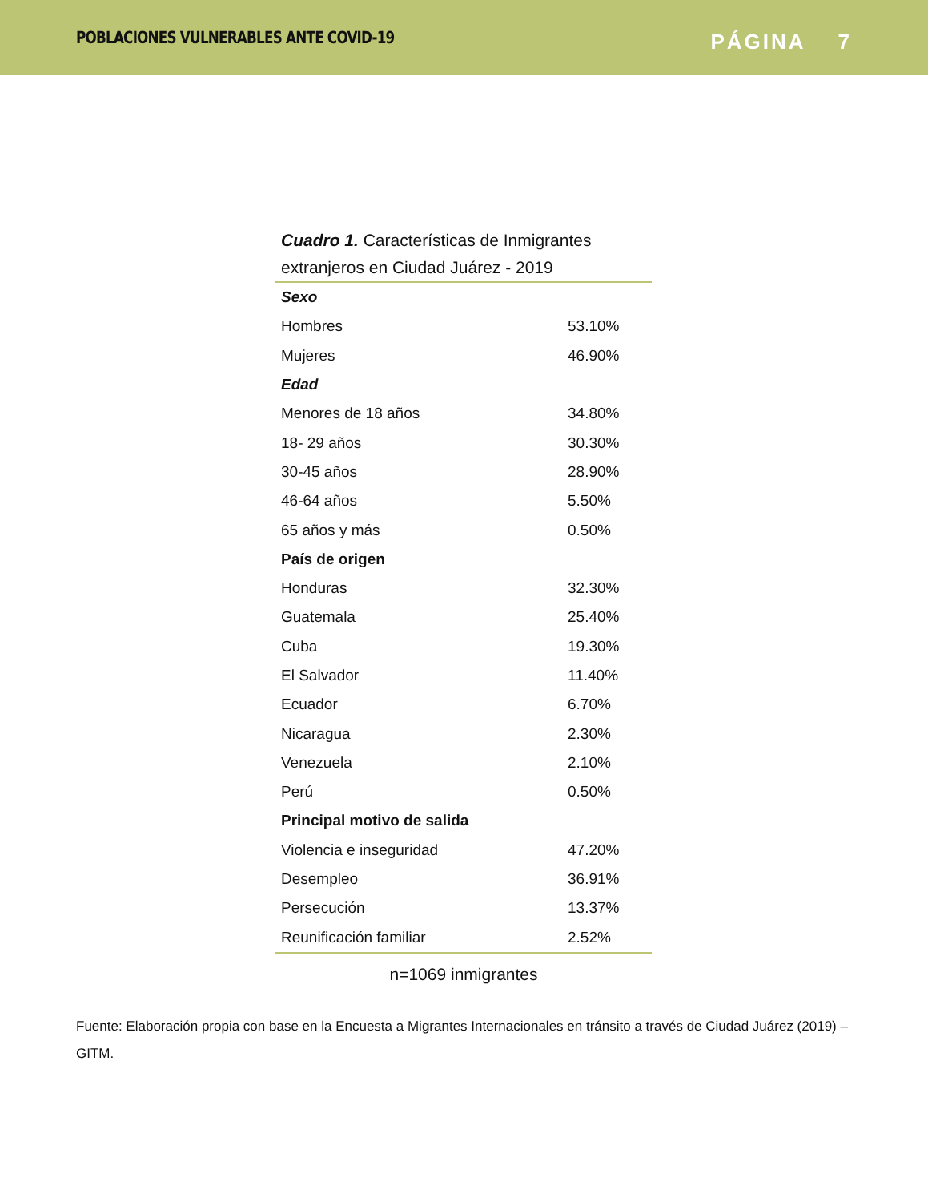POBLACIONES VULNERABLES ANTE COVID-19
PÁGINA 7
Cuadro 1. Características de Inmigrantes extranjeros en Ciudad Juárez - 2019
| Sexo | |
| Hombres | 53.10% |
| Mujeres | 46.90% |
| Edad | |
| Menores de 18 años | 34.80% |
| 18- 29 años | 30.30% |
| 30-45 años | 28.90% |
| 46-64 años | 5.50% |
| 65 años y más | 0.50% |
| País de origen | |
| Honduras | 32.30% |
| Guatemala | 25.40% |
| Cuba | 19.30% |
| El Salvador | 11.40% |
| Ecuador | 6.70% |
| Nicaragua | 2.30% |
| Venezuela | 2.10% |
| Perú | 0.50% |
| Principal motivo de salida | |
| Violencia e inseguridad | 47.20% |
| Desempleo | 36.91% |
| Persecución | 13.37% |
| Reunificación familiar | 2.52% |
n=1069 inmigrantes
Fuente: Elaboración propia con base en la Encuesta a Migrantes Internacionales en tránsito a través de Ciudad Juárez (2019) – GITM.